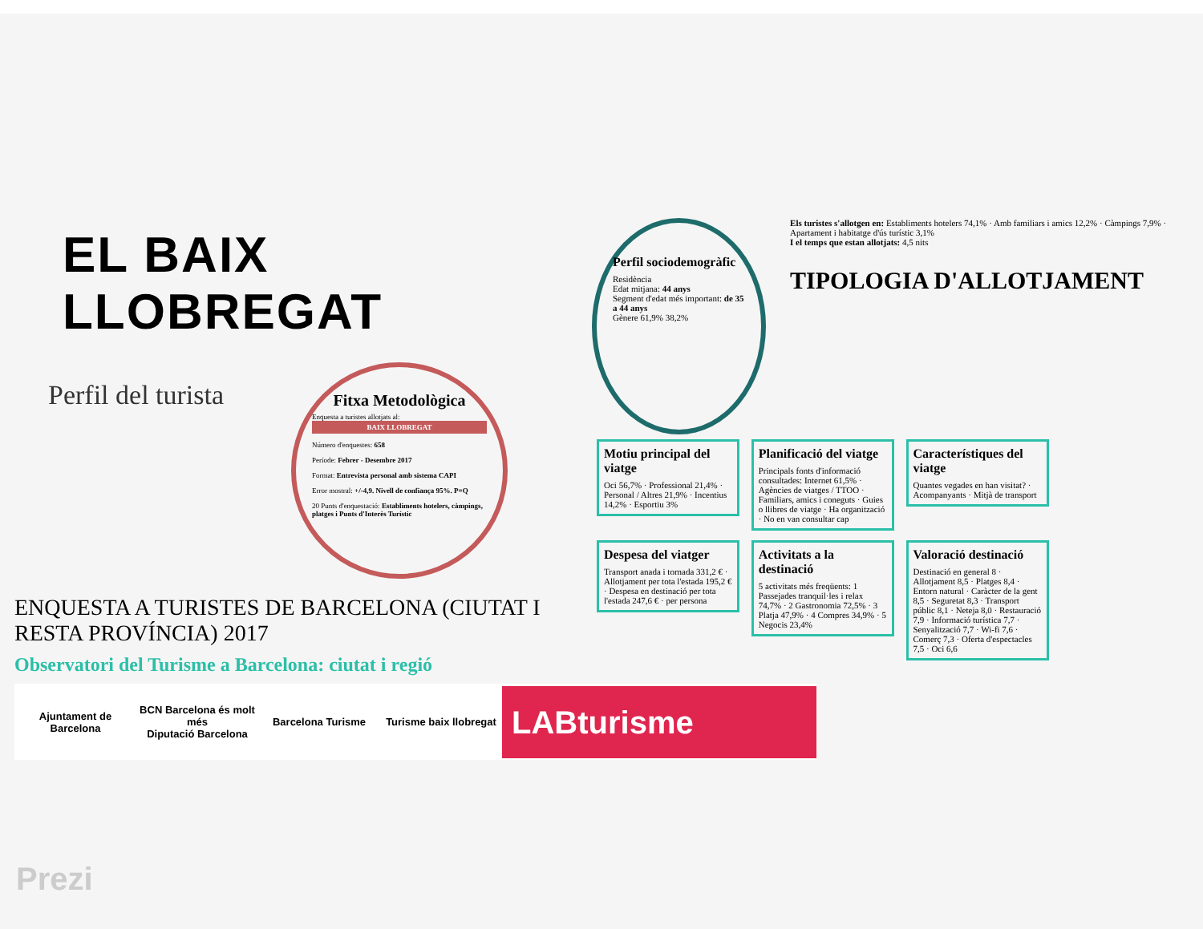EL BAIX LLOBREGAT
Perfil del turista
Fitxa Metodològica
Enquesta a turistes allotjats al:
BAIX LLOBREGAT
Número d'enquestes: 658
Període: Febrer - Desembre 2017
Format: Entrevista personal amb sistema CAPI
Error mostral: +/-4,9. Nivell de confiança 95%. P=Q
20 Punts d'enquestació: Establiments hotelers, càmpings, platges i Punts d'Interès Turístic
ENQUESTA A TURISTES DE BARCELONA (CIUTAT I RESTA PROVÍNCIA) 2017
Observatori del Turisme a Barcelona: ciutat i regió
Ajuntament de Barcelona
BCN Barcelona és molt més
Diputació Barcelona
Barcelona Turisme Turisme baix llobregat
LABturisme
Perfil sociodemogràfic
Residència
Edat mitjana: 44 anys
Segment d'edat més important: de 35 a 44 anys
Gènere 61,9% 38,2%
Els turistes s'allotgen en: Establiments hotelers 74,1% · Amb familiars i amics 12,2% · Càmpings 7,9% · Apartament i habitatge d'ús turístic 3,1%
I el temps que estan allotjats: 4,5 nits
TIPOLOGIA D'ALLOTJAMENT
Motiu principal del viatge
Oci 56,7% · Professional 21,4% · Personal / Altres 21,9% · Incentius 14,2% · Esportiu 3%
Planificació del viatge
Principals fonts d'informació consultades: Internet 61,5% · Agències de viatges / TTOO · Familiars, amics i coneguts · Guies o llibres de viatge · Ha organització · No en van consultar cap
Característiques del viatge
Quantes vegades en han visitat? · Acompanyants · Mitjà de transport
Despesa del viatger
Transport anada i tornada 331,2 € · Allotjament per tota l'estada 195,2 € · Despesa en destinació per tota l'estada 247,6 € · per persona
Activitats a la destinació
5 activitats més freqüents: 1 Passejades tranquil·les i relax 74,7% · 2 Gastronomia 72,5% · 3 Platja 47,9% · 4 Compres 34,9% · 5 Negocis 23,4%
Valoració destinació
Destinació en general 8 · Allotjament 8,5 · Platges 8,4 · Entorn natural · Caràcter de la gent 8,5 · Seguretat 8,3 · Transport públic 8,1 · Neteja 8,0 · Restauració 7,9 · Informació turística 7,7 · Senyalització 7,7 · Wi-fi 7,6 · Comerç 7,3 · Oferta d'espectacles 7,5 · Oci 6,6
Prezi